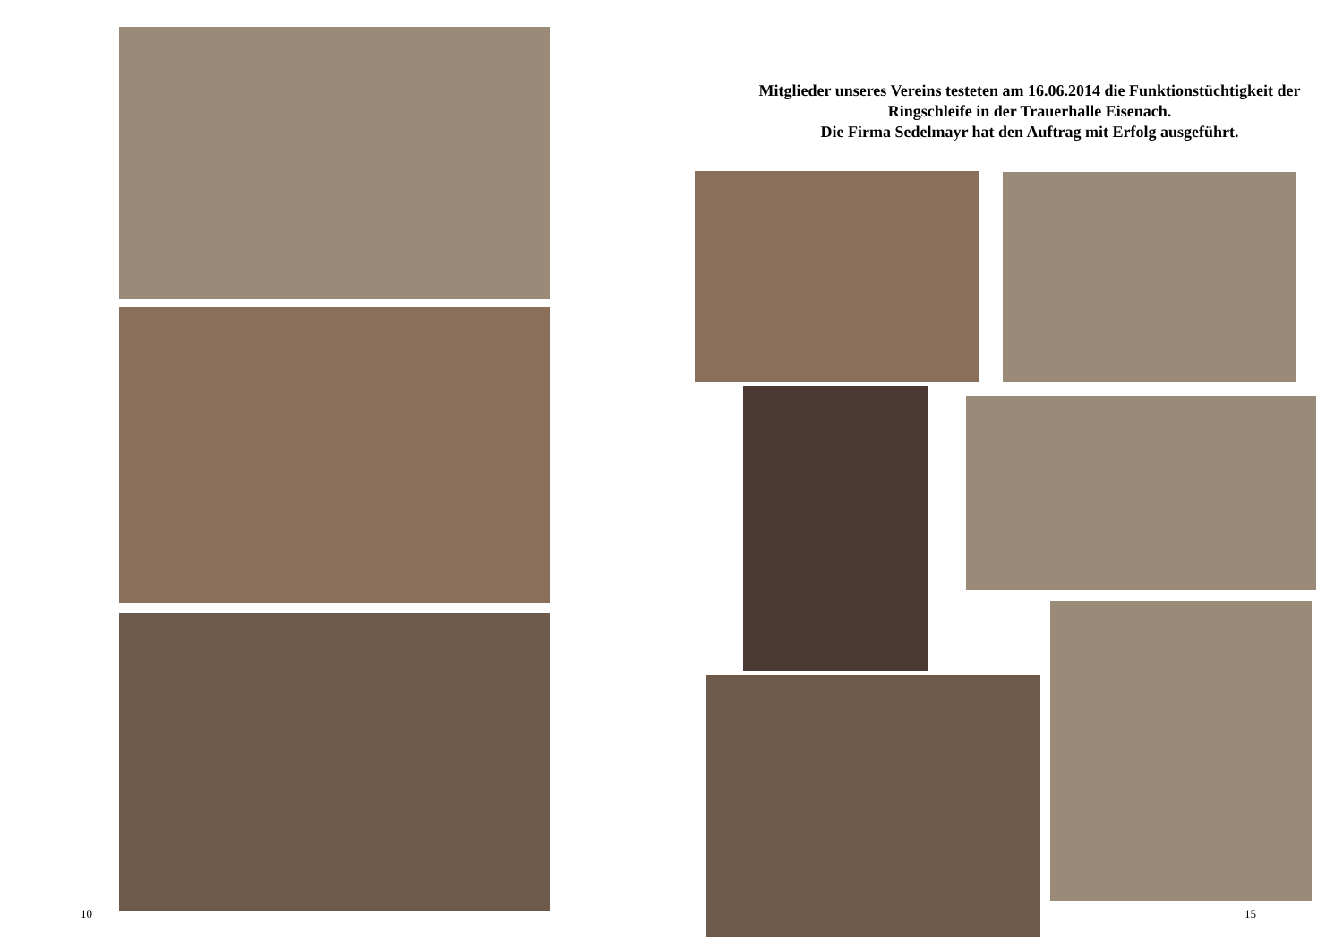Mitglieder unseres Vereins testeten am 16.06.2014 die Funktionstüchtigkeit der Ringschleife in der Trauerhalle Eisenach.
Die Firma Sedelmayr hat den Auftrag mit Erfolg ausgeführt.
10 15